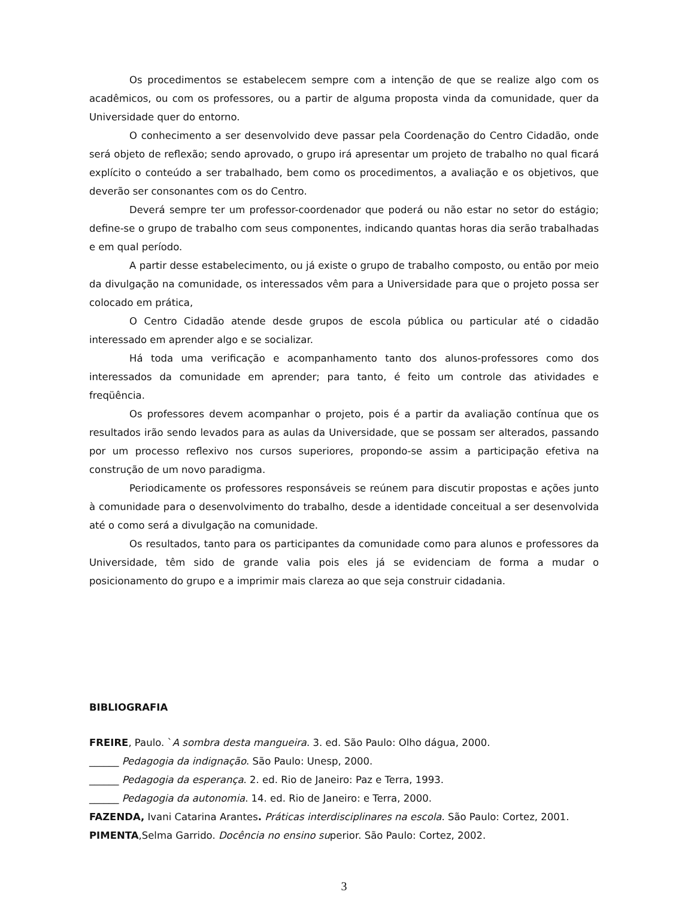Os procedimentos se estabelecem sempre com a intenção de que se realize algo com os acadêmicos, ou com os professores, ou a partir de alguma proposta vinda da comunidade, quer da Universidade quer do entorno.
O conhecimento a ser desenvolvido deve passar pela Coordenação do Centro Cidadão, onde será objeto de reflexão; sendo aprovado, o grupo irá apresentar um projeto de trabalho no qual ficará explícito o conteúdo a ser trabalhado, bem como os procedimentos, a avaliação e os objetivos, que deverão ser consonantes com os do Centro.
Deverá sempre ter um professor-coordenador que poderá ou não estar no setor do estágio; define-se o grupo de trabalho com seus componentes, indicando quantas horas dia serão trabalhadas e em qual período.
A partir desse estabelecimento, ou já existe o grupo de trabalho composto, ou então por meio da divulgação na comunidade, os interessados vêm para a Universidade para que o projeto possa ser colocado em prática,
O Centro Cidadão atende desde grupos de escola pública ou particular até o cidadão interessado em aprender algo e se socializar.
Há toda uma verificação e acompanhamento tanto dos alunos-professores como dos interessados da comunidade em aprender; para tanto, é feito um controle das atividades e freqüência.
Os professores devem acompanhar o projeto, pois é a partir da avaliação contínua que os resultados irão sendo levados para as aulas da Universidade, que se possam ser alterados, passando por um processo reflexivo nos cursos superiores, propondo-se assim a participação efetiva na construção de um novo paradigma.
Periodicamente os professores responsáveis se reúnem para discutir propostas e ações junto à comunidade para o desenvolvimento do trabalho, desde a identidade conceitual a ser desenvolvida até o como será a divulgação na comunidade.
Os resultados, tanto para os participantes da comunidade como para alunos e professores da Universidade, têm sido de grande valia pois eles já se evidenciam de forma a mudar o posicionamento do grupo e a imprimir mais clareza ao que seja construir cidadania.
BIBLIOGRAFIA
FREIRE, Paulo. `A sombra desta mangueira. 3. ed. São Paulo: Olho dágua, 2000.
______ Pedagogia da indignação. São Paulo: Unesp, 2000.
______ Pedagogia da esperança. 2. ed. Rio de Janeiro: Paz e Terra, 1993.
______ Pedagogia da autonomia. 14. ed. Rio de Janeiro: e Terra, 2000.
FAZENDA, Ivani Catarina Arantes. Práticas interdisciplinares na escola. São Paulo: Cortez, 2001.
PIMENTA,Selma Garrido. Docência no ensino superior. São Paulo: Cortez, 2002.
3